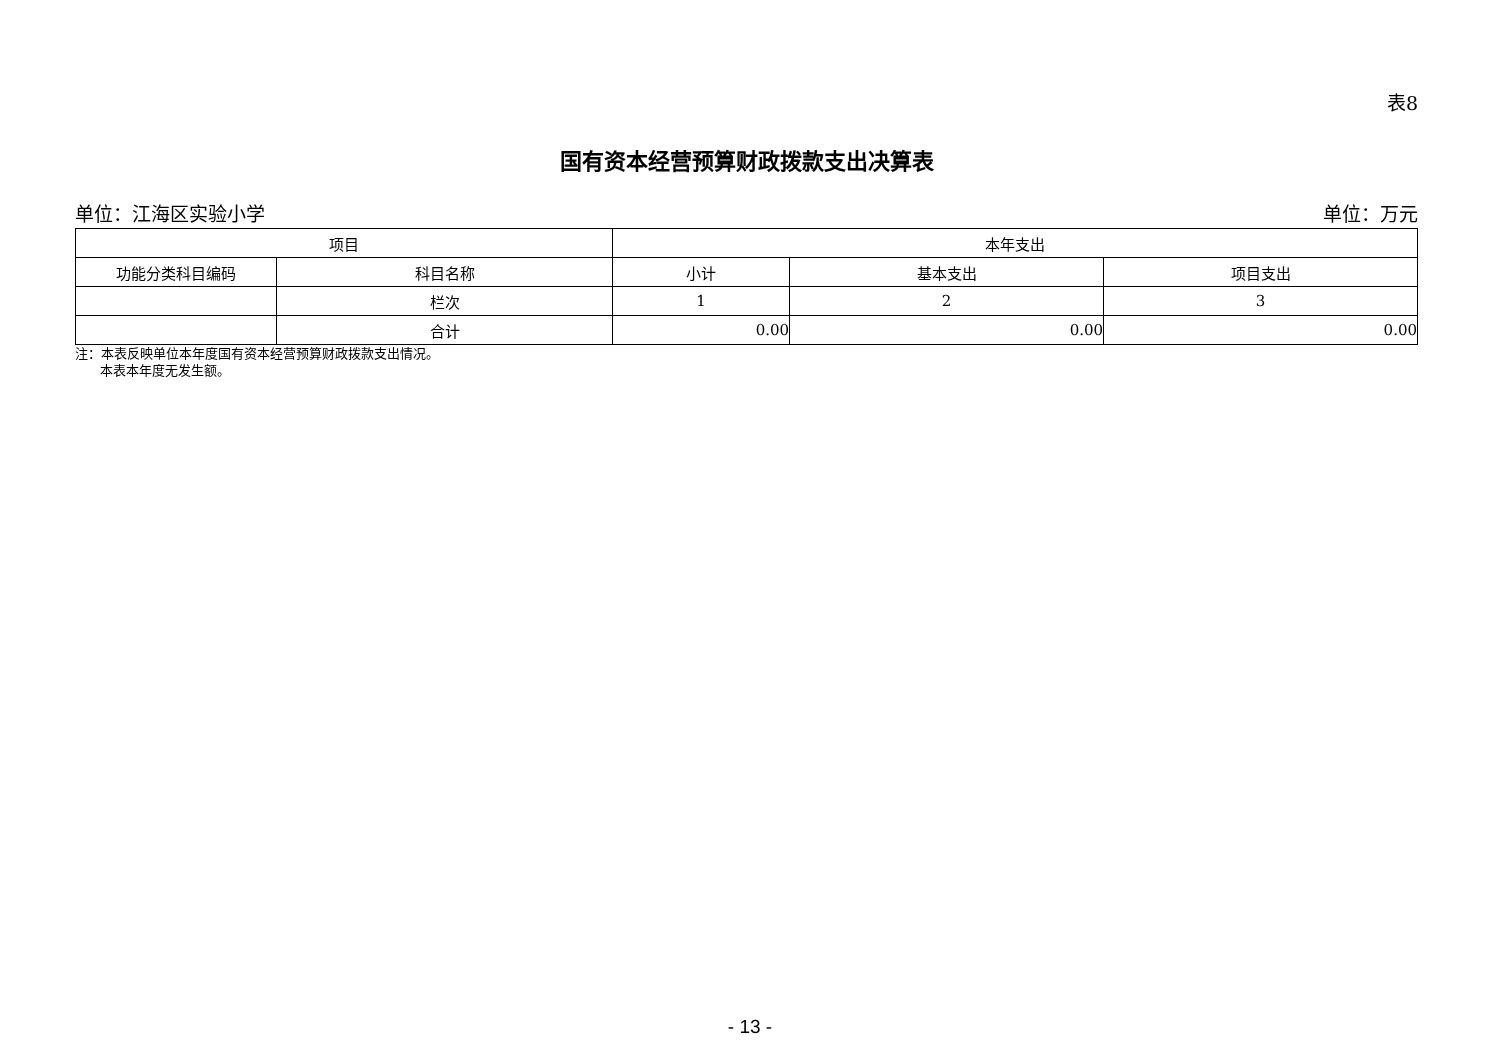表8
国有资本经营预算财政拨款支出决算表
单位：江海区实验小学 单位：万元
| 项目 | | 本年支出 | | |
| --- | --- | --- | --- | --- |
| 功能分类科目编码 | 科目名称 | 小计 | 基本支出 | 项目支出 |
| | 栏次 | 1 | 2 | 3 |
| | 合计 | 0.00 | 0.00 | 0.00 |
注：本表反映单位本年度国有资本经营预算财政拨款支出情况。
本表本年度无发生额。
- 13 -